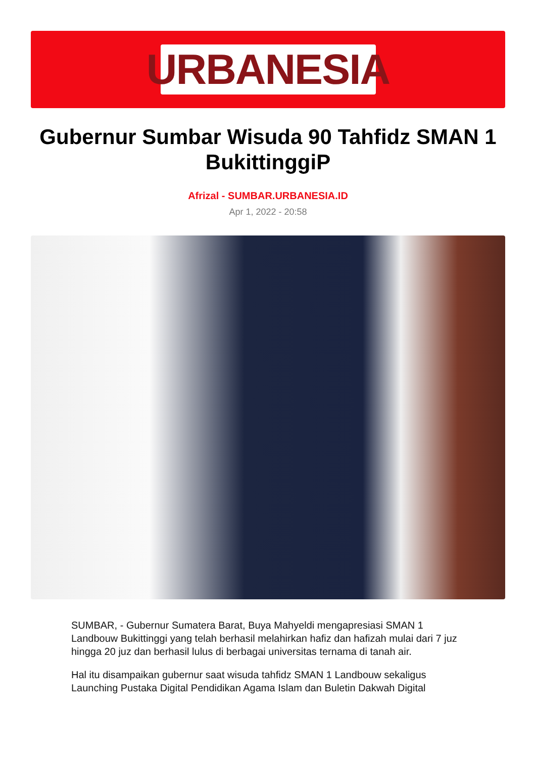URBANESIA
Gubernur Sumbar Wisuda 90 Tahfidz SMAN 1 BukittinggiP
Afrizal - SUMBAR.URBANESIA.ID
Apr 1, 2022 - 20:58
SUMBAR, - Gubernur Sumatera Barat, Buya Mahyeldi mengapresiasi SMAN 1 Landbouw Bukittinggi yang telah berhasil melahirkan hafiz dan hafizah mulai dari 7 juz hingga 20 juz dan berhasil lulus di berbagai universitas ternama di tanah air.
Hal itu disampaikan gubernur saat wisuda tahfidz SMAN 1 Landbouw sekaligus Launching Pustaka Digital Pendidikan Agama Islam dan Buletin Dakwah Digital